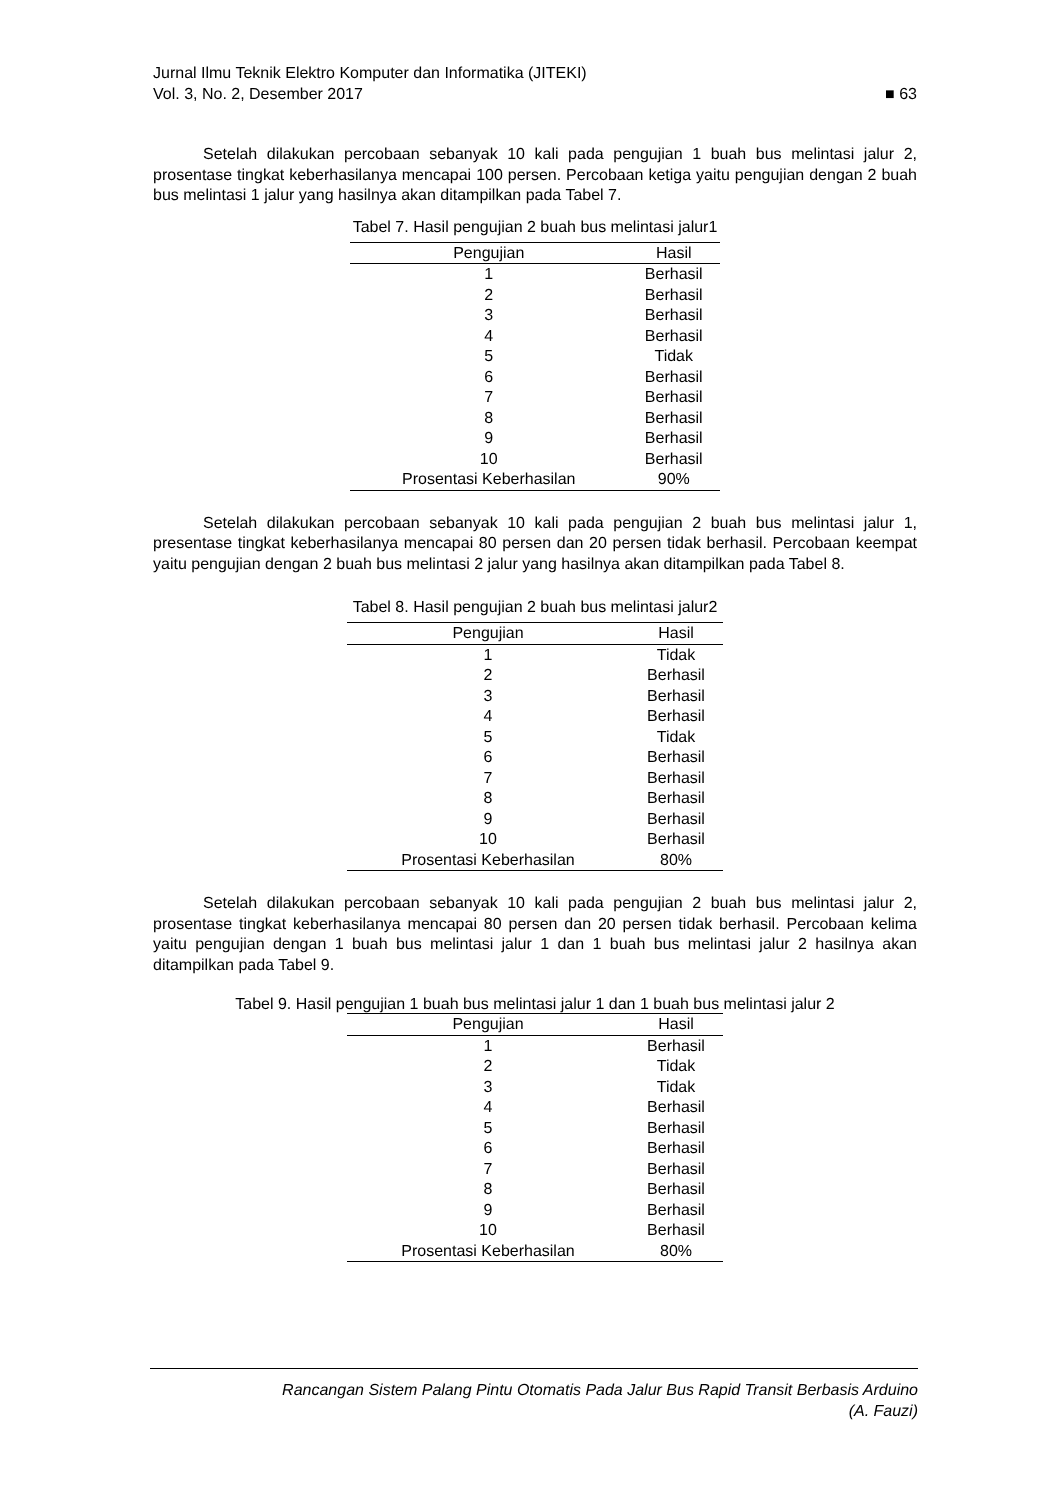Jurnal Ilmu Teknik Elektro Komputer dan Informatika (JITEKI)
Vol. 3, No. 2, Desember 2017 ■ 63
Setelah dilakukan percobaan sebanyak 10 kali pada pengujian 1 buah bus melintasi jalur 2, prosentase tingkat keberhasilanya mencapai 100 persen. Percobaan ketiga yaitu pengujian dengan 2 buah bus melintasi 1 jalur yang hasilnya akan ditampilkan pada Tabel 7.
Tabel 7. Hasil pengujian 2 buah bus melintasi jalur1
| Pengujian | Hasil |
| --- | --- |
| 1 | Berhasil |
| 2 | Berhasil |
| 3 | Berhasil |
| 4 | Berhasil |
| 5 | Tidak |
| 6 | Berhasil |
| 7 | Berhasil |
| 8 | Berhasil |
| 9 | Berhasil |
| 10 | Berhasil |
| Prosentasi Keberhasilan | 90% |
Setelah dilakukan percobaan sebanyak 10 kali pada pengujian 2 buah bus melintasi jalur 1, presentase tingkat keberhasilanya mencapai 80 persen dan 20 persen tidak berhasil. Percobaan keempat yaitu pengujian dengan 2 buah bus melintasi 2 jalur yang hasilnya akan ditampilkan pada Tabel 8.
Tabel 8. Hasil pengujian 2 buah bus melintasi jalur2
| Pengujian | Hasil |
| --- | --- |
| 1 | Tidak |
| 2 | Berhasil |
| 3 | Berhasil |
| 4 | Berhasil |
| 5 | Tidak |
| 6 | Berhasil |
| 7 | Berhasil |
| 8 | Berhasil |
| 9 | Berhasil |
| 10 | Berhasil |
| Prosentasi Keberhasilan | 80% |
Setelah dilakukan percobaan sebanyak 10 kali pada pengujian 2 buah bus melintasi jalur 2, prosentase tingkat keberhasilanya mencapai 80 persen dan 20 persen tidak berhasil. Percobaan kelima yaitu pengujian dengan 1 buah bus melintasi jalur 1 dan 1 buah bus melintasi jalur 2 hasilnya akan ditampilkan pada Tabel 9.
Tabel 9. Hasil pengujian 1 buah bus melintasi jalur 1 dan 1 buah bus melintasi jalur 2
| Pengujian | Hasil |
| --- | --- |
| 1 | Berhasil |
| 2 | Tidak |
| 3 | Tidak |
| 4 | Berhasil |
| 5 | Berhasil |
| 6 | Berhasil |
| 7 | Berhasil |
| 8 | Berhasil |
| 9 | Berhasil |
| 10 | Berhasil |
| Prosentasi Keberhasilan | 80% |
Rancangan Sistem Palang Pintu Otomatis Pada Jalur Bus Rapid Transit Berbasis Arduino
(A. Fauzi)